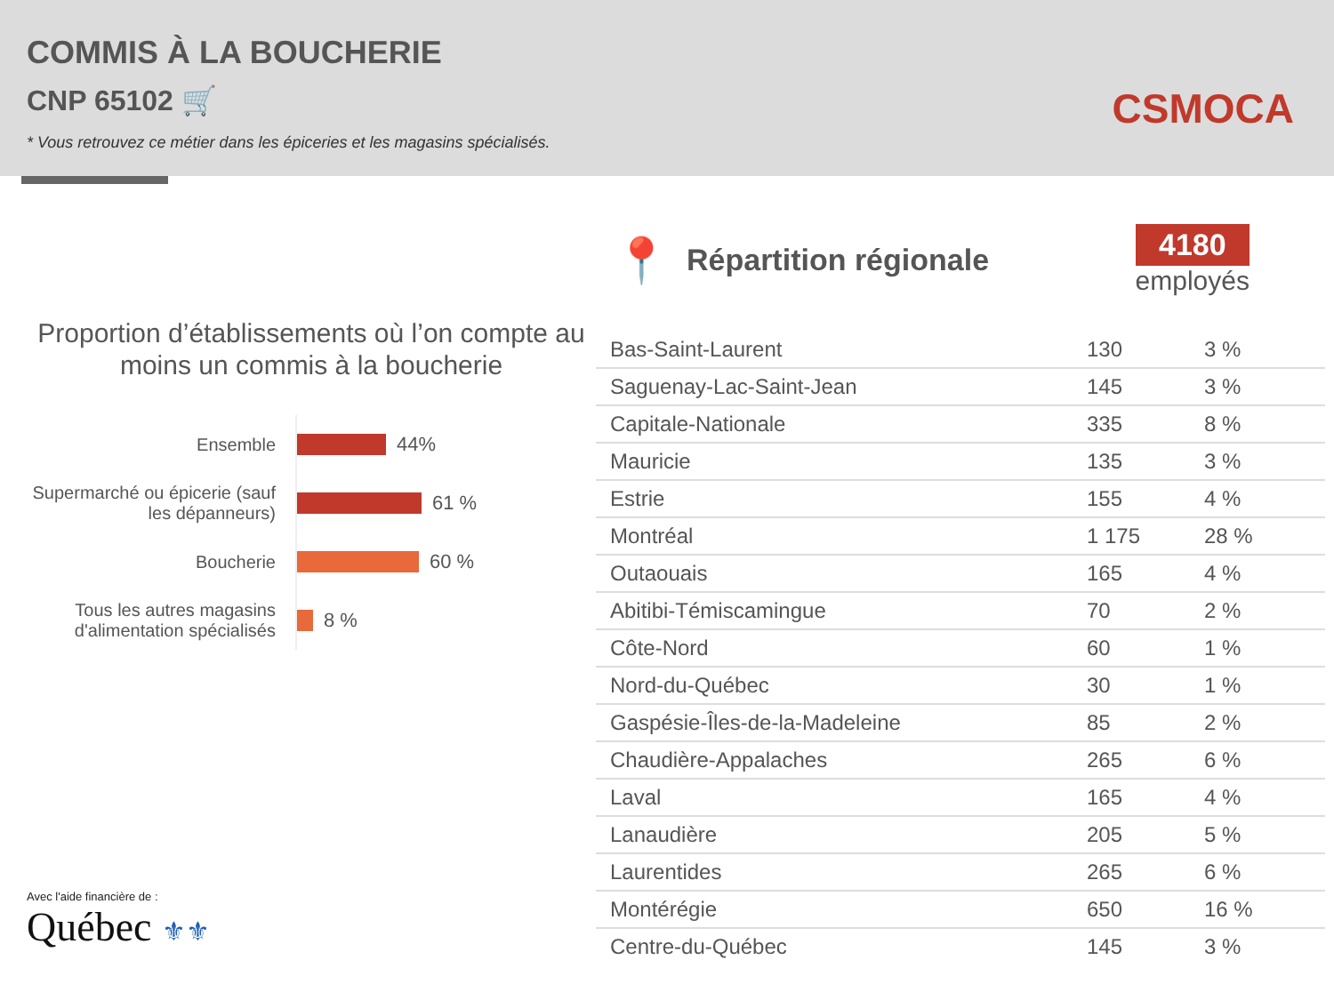COMMIS À LA BOUCHERIE
CNP 65102 🛒
* Vous retrouvez ce métier dans les épiceries et les magasins spécialisés.
CSMOCA
Proportion d’établissements où l’on compte au moins un commis à la boucherie
Ensemble
44%
Supermarché ou épicerie (sauf les dépanneurs)
61 %
Boucherie
60 %
Tous les autres magasins d'alimentation spécialisés
8 %
Avec l'aide financière de :
Québec ⚜⚜
📍
Répartition régionale
4180
employés
| Bas-Saint-Laurent | 130 | 3 % |
| Saguenay-Lac-Saint-Jean | 145 | 3 % |
| Capitale-Nationale | 335 | 8 % |
| Mauricie | 135 | 3 % |
| Estrie | 155 | 4 % |
| Montréal | 1 175 | 28 % |
| Outaouais | 165 | 4 % |
| Abitibi-Témiscamingue | 70 | 2 % |
| Côte-Nord | 60 | 1 % |
| Nord-du-Québec | 30 | 1 % |
| Gaspésie-Îles-de-la-Madeleine | 85 | 2 % |
| Chaudière-Appalaches | 265 | 6 % |
| Laval | 165 | 4 % |
| Lanaudière | 205 | 5 % |
| Laurentides | 265 | 6 % |
| Montérégie | 650 | 16 % |
| Centre-du-Québec | 145 | 3 % |